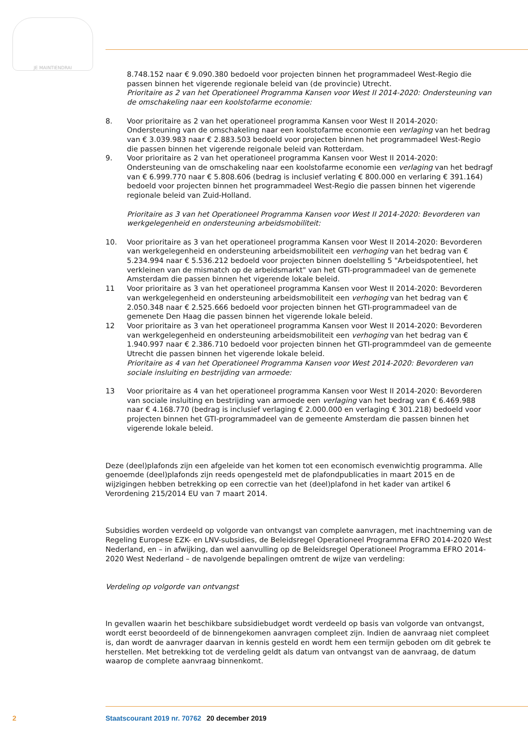JE MAINTIENDRAI
8.748.152 naar € 9.090.380 bedoeld voor projecten binnen het programmadeel West-Regio die passen binnen het vigerende regionale beleid van (de provincie) Utrecht.
Prioritaire as 2 van het Operationeel Programma Kansen voor West II 2014-2020: Ondersteuning van de omschakeling naar een koolstofarme economie:
8. Voor prioritaire as 2 van het operationeel programma Kansen voor West II 2014-2020: Ondersteuning van de omschakeling naar een koolstofarme economie een verlaging van het bedrag van € 3.039.983 naar € 2.883.503 bedoeld voor projecten binnen het programmadeel West-Regio die passen binnen het vigerende reigonale beleid van Rotterdam.
9. Voor prioritaire as 2 van het operationeel programma Kansen voor West II 2014-2020: Ondersteuning van de omschakeling naar een koolstofarme economie een verlaging van het bedragf van € 6.999.770 naar € 5.808.606 (bedrag is inclusief verlating € 800.000 en verlaring € 391.164) bedoeld voor projecten binnen het programmadeel West-Regio die passen binnen het vigerende regionale beleid van Zuid-Holland.
Prioritaire as 3 van het Operationeel Programma Kansen voor West II 2014-2020: Bevorderen van werkgelegenheid en ondersteuning arbeidsmobiliteit:
10. Voor prioritaire as 3 van het operationeel programma Kansen voor West II 2014-2020: Bevorderen van werkgelegenheid en ondersteuning arbeidsmobiliteit een verhoging van het bedrag van € 5.234.994 naar € 5.536.212 bedoeld voor projecten binnen doelstelling 5 "Arbeidspotentieel, het verkleinen van de mismatch op de arbeidsmarkt" van het GTI-programmadeel van de gemenete Amsterdam die passen binnen het vigerende lokale beleid.
11 Voor prioritaire as 3 van het operationeel programma Kansen voor West II 2014-2020: Bevorderen van werkgelegenheid en ondersteuning arbeidsmobiliteit een verhoging van het bedrag van € 2.050.348 naar € 2.525.666 bedoeld voor projecten binnen het GTI-programmadeel van de gemenete Den Haag die passen binnen het vigerende lokale beleid.
12 Voor prioritaire as 3 van het operationeel programma Kansen voor West II 2014-2020: Bevorderen van werkgelegenheid en ondersteuning arbeidsmobiliteit een verhoging van het bedrag van € 1.940.997 naar € 2.386.710 bedoeld voor projecten binnen het GTI-programmdeel van de gemeente Utrecht die passen binnen het vigerende lokale beleid.
Prioritaire as 4 van het Operationeel Programma Kansen voor West 2014-2020: Bevorderen van sociale insluiting en bestrijding van armoede:
13 Voor prioritaire as 4 van het operationeel programma Kansen voor West II 2014-2020: Bevorderen van sociale insluiting en bestrijding van armoede een verlaging van het bedrag van € 6.469.988 naar € 4.168.770 (bedrag is inclusief verlaging € 2.000.000 en verlaging € 301.218) bedoeld voor projecten binnen het GTI-programmadeel van de gemeente Amsterdam die passen binnen het vigerende lokale beleid.
Deze (deel)plafonds zijn een afgeleide van het komen tot een economisch evenwichtig programma. Alle genoemde (deel)plafonds zijn reeds opengesteld met de plafondpublicaties in maart 2015 en de wijzigingen hebben betrekking op een correctie van het (deel)plafond in het kader van artikel 6 Verordening 215/2014 EU van 7 maart 2014.
Subsidies worden verdeeld op volgorde van ontvangst van complete aanvragen, met inachtneming van de Regeling Europese EZK- en LNV-subsidies, de Beleidsregel Operationeel Programma EFRO 2014-2020 West Nederland, en – in afwijking, dan wel aanvulling op de Beleidsregel Operationeel Programma EFRO 2014-2020 West Nederland – de navolgende bepalingen omtrent de wijze van verdeling:
Verdeling op volgorde van ontvangst
In gevallen waarin het beschikbare subsidiebudget wordt verdeeld op basis van volgorde van ontvangst, wordt eerst beoordeeld of de binnengekomen aanvragen compleet zijn. Indien de aanvraag niet compleet is, dan wordt de aanvrager daarvan in kennis gesteld en wordt hem een termijn geboden om dit gebrek te herstellen. Met betrekking tot de verdeling geldt als datum van ontvangst van de aanvraag, de datum waarop de complete aanvraag binnenkomt.
2 Staatscourant 2019 nr. 70762 20 december 2019